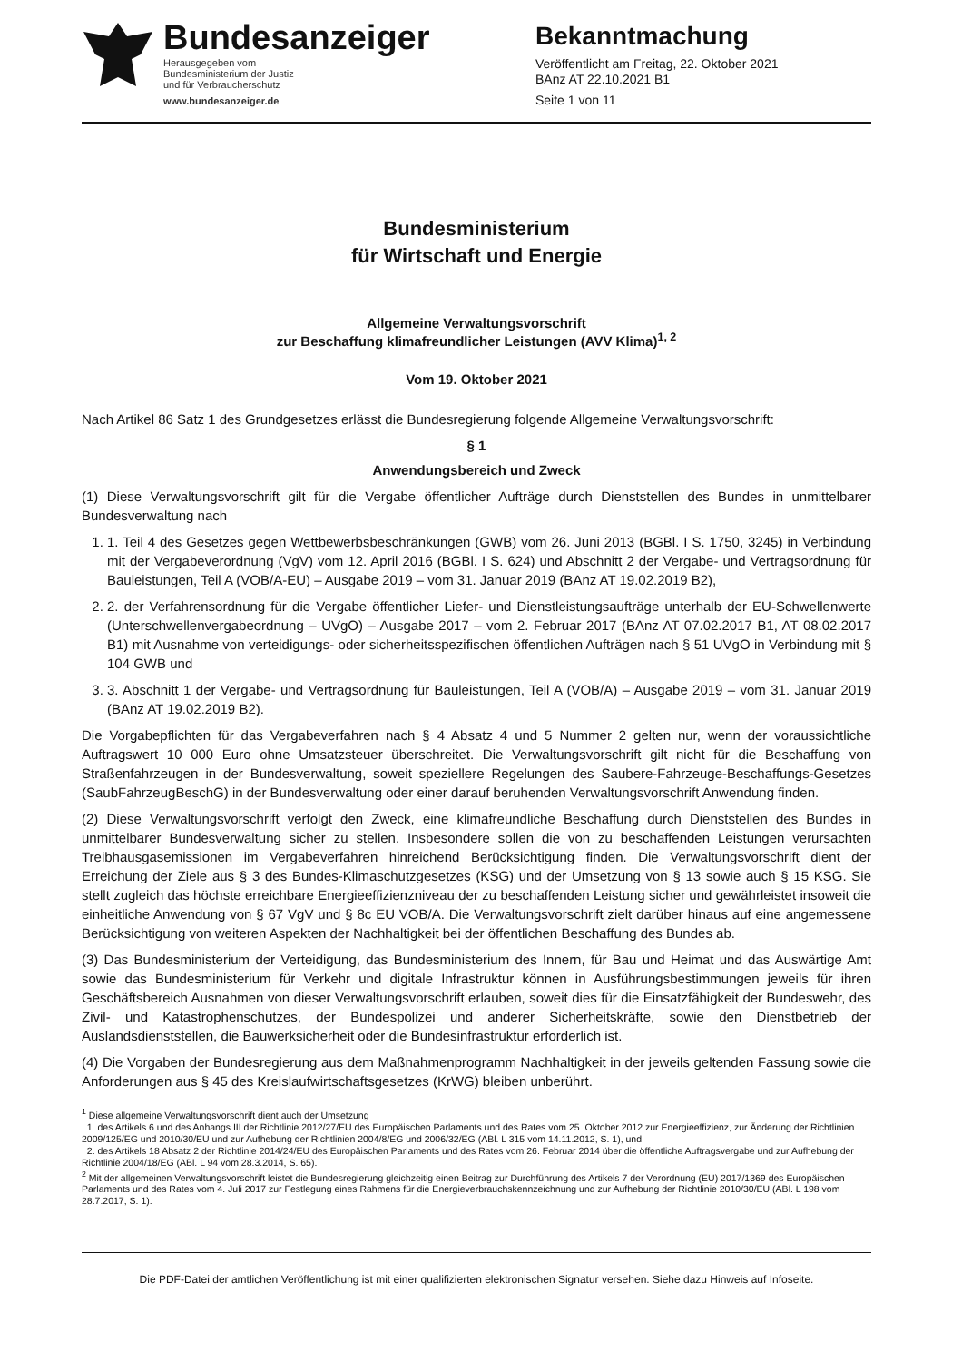Bundesanzeiger
Herausgegeben vom
Bundesministerium der Justiz
und für Verbraucherschutz
www.bundesanzeiger.de
Bekanntmachung
Veröffentlicht am Freitag, 22. Oktober 2021
BAnz AT 22.10.2021 B1
Seite 1 von 11
Bundesministerium
für Wirtschaft und Energie
Allgemeine Verwaltungsvorschrift
zur Beschaffung klimafreundlicher Leistungen (AVV Klima)<sup>1, 2</sup>
Vom 19. Oktober 2021
Nach Artikel 86 Satz 1 des Grundgesetzes erlässt die Bundesregierung folgende Allgemeine Verwaltungsvorschrift:
§ 1
Anwendungsbereich und Zweck
(1) Diese Verwaltungsvorschrift gilt für die Vergabe öffentlicher Aufträge durch Dienststellen des Bundes in unmittelbarer Bundesverwaltung nach
1. 1. Teil 4 des Gesetzes gegen Wettbewerbsbeschränkungen (GWB) vom 26. Juni 2013 (BGBl. I S. 1750, 3245) in Verbindung mit der Vergabeverordnung (VgV) vom 12. April 2016 (BGBl. I S. 624) und Abschnitt 2 der Vergabe- und Vertragsordnung für Bauleistungen, Teil A (VOB/A-EU) – Ausgabe 2019 – vom 31. Januar 2019 (BAnz AT 19.02.2019 B2),
2. 2. der Verfahrensordnung für die Vergabe öffentlicher Liefer- und Dienstleistungsaufträge unterhalb der EU-Schwellenwerte (Unterschwellenvergabeordnung – UVgO) – Ausgabe 2017 – vom 2. Februar 2017 (BAnz AT 07.02.2017 B1, AT 08.02.2017 B1) mit Ausnahme von verteidigungs- oder sicherheitsspezifischen öffentlichen Aufträgen nach § 51 UVgO in Verbindung mit § 104 GWB und
3. 3. Abschnitt 1 der Vergabe- und Vertragsordnung für Bauleistungen, Teil A (VOB/A) – Ausgabe 2019 – vom 31. Januar 2019 (BAnz AT 19.02.2019 B2).
Die Vorgabepflichten für das Vergabeverfahren nach § 4 Absatz 4 und 5 Nummer 2 gelten nur, wenn der voraussichtliche Auftragswert 10 000 Euro ohne Umsatzsteuer überschreitet. Die Verwaltungsvorschrift gilt nicht für die Beschaffung von Straßenfahrzeugen in der Bundesverwaltung, soweit speziellere Regelungen des Saubere-Fahrzeuge-Beschaffungs-Gesetzes (SaubFahrzeugBeschG) in der Bundesverwaltung oder einer darauf beruhenden Verwaltungsvorschrift Anwendung finden.
(2) Diese Verwaltungsvorschrift verfolgt den Zweck, eine klimafreundliche Beschaffung durch Dienststellen des Bundes in unmittelbarer Bundesverwaltung sicher zu stellen. Insbesondere sollen die von zu beschaffenden Leistungen verursachten Treibhausgasemissionen im Vergabeverfahren hinreichend Berücksichtigung finden. Die Verwaltungsvorschrift dient der Erreichung der Ziele aus § 3 des Bundes-Klimaschutzgesetzes (KSG) und der Umsetzung von § 13 sowie auch § 15 KSG. Sie stellt zugleich das höchste erreichbare Energieeffizienzniveau der zu beschaffenden Leistung sicher und gewährleistet insoweit die einheitliche Anwendung von § 67 VgV und § 8c EU VOB/A. Die Verwaltungsvorschrift zielt darüber hinaus auf eine angemessene Berücksichtigung von weiteren Aspekten der Nachhaltigkeit bei der öffentlichen Beschaffung des Bundes ab.
(3) Das Bundesministerium der Verteidigung, das Bundesministerium des Innern, für Bau und Heimat und das Auswärtige Amt sowie das Bundesministerium für Verkehr und digitale Infrastruktur können in Ausführungsbestimmungen jeweils für ihren Geschäftsbereich Ausnahmen von dieser Verwaltungsvorschrift erlauben, soweit dies für die Einsatzfähigkeit der Bundeswehr, des Zivil- und Katastrophenschutzes, der Bundespolizei und anderer Sicherheitskräfte, sowie den Dienstbetrieb der Auslandsdienststellen, die Bauwerksicherheit oder die Bundesinfrastruktur erforderlich ist.
(4) Die Vorgaben der Bundesregierung aus dem Maßnahmenprogramm Nachhaltigkeit in der jeweils geltenden Fassung sowie die Anforderungen aus § 45 des Kreislaufwirtschaftsgesetzes (KrWG) bleiben unberührt.
<sup>1</sup> Diese allgemeine Verwaltungsvorschrift dient auch der Umsetzung
1. des Artikels 6 und des Anhangs III der Richtlinie 2012/27/EU des Europäischen Parlaments und des Rates vom 25. Oktober 2012 zur Energieeffizienz, zur Änderung der Richtlinien 2009/125/EG und 2010/30/EU und zur Aufhebung der Richtlinien 2004/8/EG und 2006/32/EG (ABl. L 315 vom 14.11.2012, S. 1), und
2. des Artikels 18 Absatz 2 der Richtlinie 2014/24/EU des Europäischen Parlaments und des Rates vom 26. Februar 2014 über die öffentliche Auftragsvergabe und zur Aufhebung der Richtlinie 2004/18/EG (ABl. L 94 vom 28.3.2014, S. 65).
<sup>2</sup> Mit der allgemeinen Verwaltungsvorschrift leistet die Bundesregierung gleichzeitig einen Beitrag zur Durchführung des Artikels 7 der Verordnung (EU) 2017/1369 des Europäischen Parlaments und des Rates vom 4. Juli 2017 zur Festlegung eines Rahmens für die Energieverbrauchskennzeichnung und zur Aufhebung der Richtlinie 2010/30/EU (ABl. L 198 vom 28.7.2017, S. 1).
Die PDF-Datei der amtlichen Veröffentlichung ist mit einer qualifizierten elektronischen Signatur versehen. Siehe dazu Hinweis auf Infoseite.